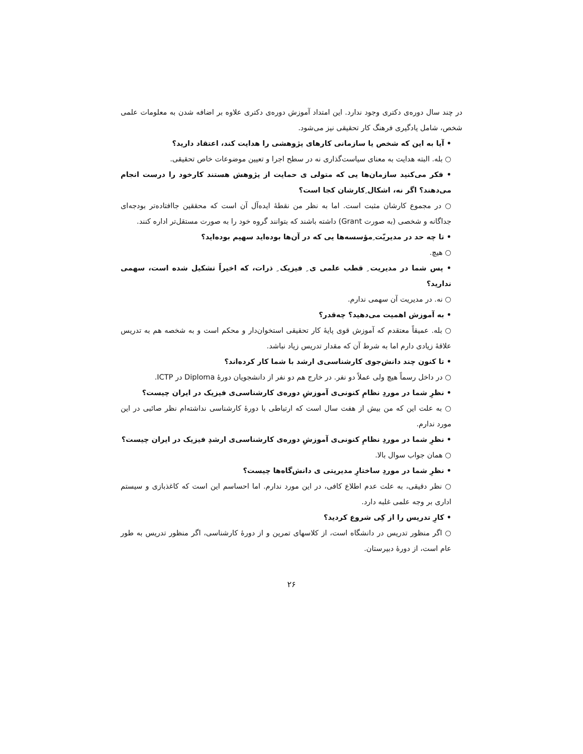در چند سال دوره‌ی دکتری وجود ندارد. این امتداد آموزش دوره‌ی دکتری علاوه بر اضافه شدن به معلومات علمی شخص، شامل یادگیری فرهنگ کار تحقیقی نیز می‌شود.
• آیا به این که شخص یا سازمانی کارهای پژوهشی را هدایت کند، اعتقاد دارید؟
○ بله. البته هدایت به معنای سیاست‌گذاری نه در سطح اجرا و تعیین موضوعات خاص تحقیقی.
• فکر می‌کنید سازمان‌ها یی که متولی ی حمایت از پژوهش هستند کارخود را درست انجام می‌دهند؟ اگر نه، اشکال ِکارشان کجا است؟
○ در مجموع کارشان مثبت است. اما به نظر من نقطهٔ ایده‌آل آن است که محققین جاافتاده‌تر بودجه‌ای جداگانه و شخصی (به صورت Grant) داشته باشند که بتوانند گروه خود را به صورت مستقل‌تر اداره کنند.
• تا چه حد در مدیریّت ِمؤسسه‌ها یی که در آن‌ها بوده‌اید سهیم بوده‌اید؟
○ هیچ.
• پس شما در مدیریت ِ قطب علمی ی ِ فیزیک ِ ذرات، که اخیراً تشکیل شده است، سهمی ندارید؟
○ نه. در مدیریت آن سهمی ندارم.
• به آموزش اهمیت می‌دهید؟ چه‌قدر؟
○ بله. عمیقاً معتقدم که آموزش قوی پایهٔ کار تحقیقی استخوان‌دار و محکم است و به شخصه هم به تدریس علاقهٔ زیادی دارم اما به شرط آن که مقدار تدریس زیاد نباشد.
• تا کنون چند دانش‌جوی کارشناسی‌ی ارشد با شما کار کرده‌اند؟
○ در داخل رسماً هیچ ولی عملاً دو نفر. در خارج هم دو نفر از دانشجویان دورهٔ Diploma در ICTP.
• نظرِ شما در موردِ نظامِ کنونی‌ی آموزشِ دوره‌ی کارشناسی‌ی فیزیک در ایران چیست؟
○ به علت این که من بیش از هفت سال است که ارتباطی با دورهٔ کارشناسی نداشته‌ام نظر صائبی در این مورد ندارم.
• نظرِ شما در موردِ نظامِ کنونی‌ی آموزشِ دوره‌ی کارشناسی‌ی ارشدِ فیزیک در ایران چیست؟
○ همان جواب سوال بالا.
• نظرِ شما در موردِ ساختارِ مدیریتی ی دانش‌گاه‌ها چیست؟
○ نظر دقیقی، به علت عدم اطلاع کافی، در این مورد ندارم. اما احساسم این است که کاغذبازی و سیستم اداری بر وجه علمی غلبه دارد.
• کارِ تدریس را از کِی شروع کردید؟
○ اگر منظور تدریس در دانشگاه است، از کلاسهای تمرین و از دورهٔ کارشناسی، اگر منظور تدریس به طور عام است، از دورهٔ دبیرستان.
۲۶